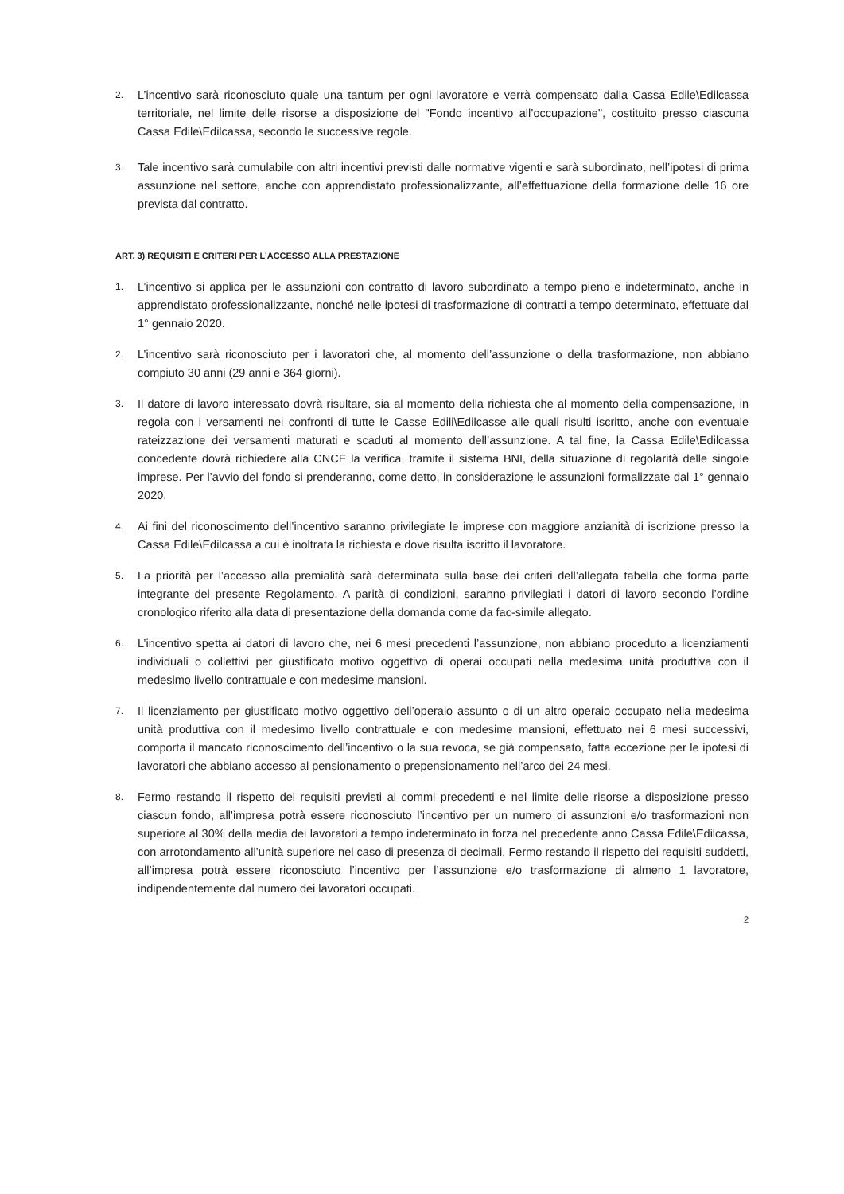2. L’incentivo sarà riconosciuto quale una tantum per ogni lavoratore e verrà compensato dalla Cassa Edile\Edilcassa territoriale, nel limite delle risorse a disposizione del "Fondo incentivo all’occupazione", costituito presso ciascuna Cassa Edile\Edilcassa, secondo le successive regole.
3. Tale incentivo sarà cumulabile con altri incentivi previsti dalle normative vigenti e sarà subordinato, nell’ipotesi di prima assunzione nel settore, anche con apprendistato professionalizzante, all’effettuazione della formazione delle 16 ore prevista dal contratto.
ART. 3) REQUISITI E CRITERI PER L’ACCESSO ALLA PRESTAZIONE
1. L’incentivo si applica per le assunzioni con contratto di lavoro subordinato a tempo pieno e indeterminato, anche in apprendistato professionalizzante, nonché nelle ipotesi di trasformazione di contratti a tempo determinato, effettuate dal 1° gennaio 2020.
2. L’incentivo sarà riconosciuto per i lavoratori che, al momento dell’assunzione o della trasformazione, non abbiano compiuto 30 anni (29 anni e 364 giorni).
3. Il datore di lavoro interessato dovrà risultare, sia al momento della richiesta che al momento della compensazione, in regola con i versamenti nei confronti di tutte le Casse Edili\Edilcasse alle quali risulti iscritto, anche con eventuale rateizzazione dei versamenti maturati e scaduti al momento dell’assunzione. A tal fine, la Cassa Edile\Edilcassa concedente dovrà richiedere alla CNCE la verifica, tramite il sistema BNI, della situazione di regolarità delle singole imprese. Per l’avvio del fondo si prenderanno, come detto, in considerazione le assunzioni formalizzate dal 1° gennaio 2020.
4. Ai fini del riconoscimento dell’incentivo saranno privilegiate le imprese con maggiore anzianità di iscrizione presso la Cassa Edile\Edilcassa a cui è inoltrata la richiesta e dove risulta iscritto il lavoratore.
5. La priorità per l’accesso alla premialità sarà determinata sulla base dei criteri dell’allegata tabella che forma parte integrante del presente Regolamento. A parità di condizioni, saranno privilegiati i datori di lavoro secondo l’ordine cronologico riferito alla data di presentazione della domanda come da fac-simile allegato.
6. L’incentivo spetta ai datori di lavoro che, nei 6 mesi precedenti l’assunzione, non abbiano proceduto a licenziamenti individuali o collettivi per giustificato motivo oggettivo di operai occupati nella medesima unità produttiva con il medesimo livello contrattuale e con medesime mansioni.
7. Il licenziamento per giustificato motivo oggettivo dell’operaio assunto o di un altro operaio occupato nella medesima unità produttiva con il medesimo livello contrattuale e con medesime mansioni, effettuato nei 6 mesi successivi, comporta il mancato riconoscimento dell’incentivo o la sua revoca, se già compensato, fatta eccezione per le ipotesi di lavoratori che abbiano accesso al pensionamento o prepensionamento nell’arco dei 24 mesi.
8. Fermo restando il rispetto dei requisiti previsti ai commi precedenti e nel limite delle risorse a disposizione presso ciascun fondo, all’impresa potrà essere riconosciuto l’incentivo per un numero di assunzioni e/o trasformazioni non superiore al 30% della media dei lavoratori a tempo indeterminato in forza nel precedente anno Cassa Edile\Edilcassa, con arrotondamento all’unità superiore nel caso di presenza di decimali. Fermo restando il rispetto dei requisiti suddetti, all’impresa potrà essere riconosciuto l’incentivo per l’assunzione e/o trasformazione di almeno 1 lavoratore, indipendentemente dal numero dei lavoratori occupati.
2